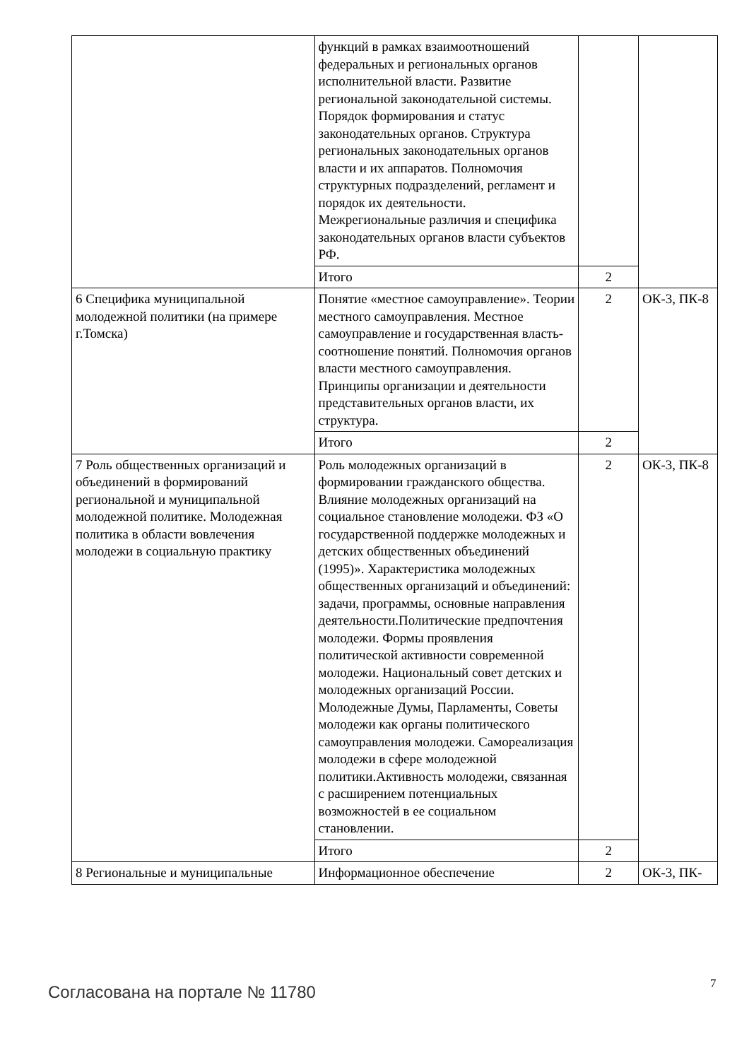| | функций в рамках взаимоотношений федеральных и региональных органов исполнительной власти. Развитие региональной законодательной системы. Порядок формирования и статус законодательных органов. Структура региональных законодательных органов власти и их аппаратов. Полномочия структурных подразделений, регламент и порядок их деятельности. Межрегиональные различия и специфика законодательных органов власти субъектов РФ. | | |
| | Итого | 2 | |
| 6 Специфика муниципальной молодежной политики (на примере г.Томска) | Понятие «местное самоуправление». Теории местного самоуправления. Местное самоуправление и государственная власть- соотношение понятий. Полномочия органов власти местного самоуправления. Принципы организации и деятельности представительных органов власти, их структура. | 2 | ОК-3, ПК-8 |
| | Итого | 2 | |
| 7 Роль общественных организаций и объединений в формирований региональной и муниципальной молодежной политике. Молодежная политика в области вовлечения молодежи в социальную практику | Роль молодежных организаций в формировании гражданского общества. Влияние молодежных организаций на социальное становление молодежи. ФЗ «О государственной поддержке молодежных и детских общественных объединений (1995)». Характеристика молодежных общественных организаций и объединений: задачи, программы, основные направления деятельности.Политические предпочтения молодежи. Формы проявления политической активности современной молодежи. Национальный совет детских и молодежных организаций России. Молодежные Думы, Парламенты, Советы молодежи как органы политического самоуправления молодежи. Самореализация молодежи в сфере молодежной политики.Активность молодежи, связанная с расширением потенциальных возможностей в ее социальном становлении. | 2 | ОК-3, ПК-8 |
| | Итого | 2 | |
| 8 Региональные и муниципальные | Информационное обеспечение | 2 | ОК-3, ПК- |
Согласована на портале № 11780 7